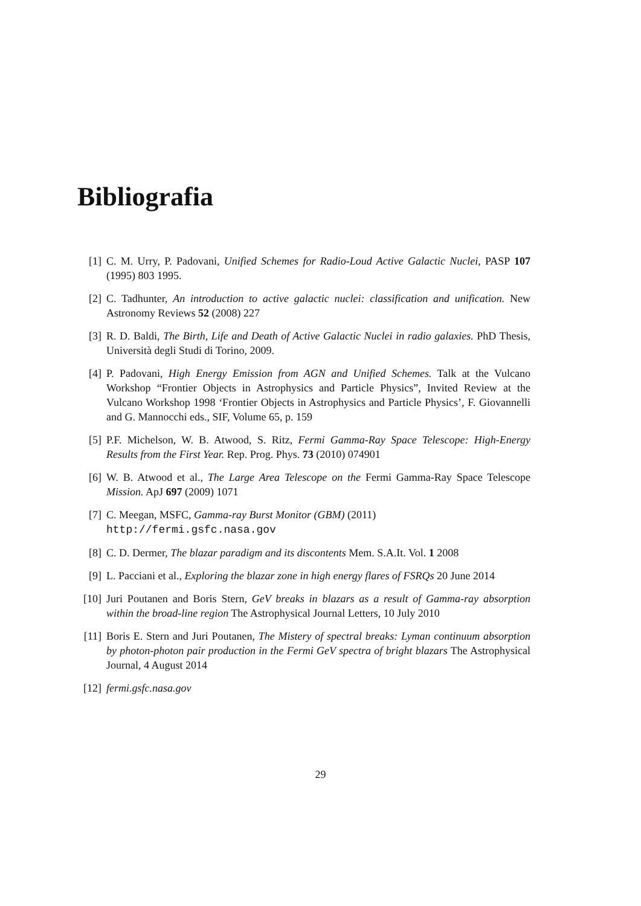Bibliografia
[1] C. M. Urry, P. Padovani, Unified Schemes for Radio-Loud Active Galactic Nuclei, PASP 107 (1995) 803 1995.
[2] C. Tadhunter, An introduction to active galactic nuclei: classification and unification. New Astronomy Reviews 52 (2008) 227
[3] R. D. Baldi, The Birth, Life and Death of Active Galactic Nuclei in radio galaxies. PhD Thesis, Università degli Studi di Torino, 2009.
[4] P. Padovani, High Energy Emission from AGN and Unified Schemes. Talk at the Vulcano Workshop “Frontier Objects in Astrophysics and Particle Physics”, Invited Review at the Vulcano Workshop 1998 ‘Frontier Objects in Astrophysics and Particle Physics’, F. Giovannelli and G. Mannocchi eds., SIF, Volume 65, p. 159
[5] P.F. Michelson, W. B. Atwood, S. Ritz, Fermi Gamma-Ray Space Telescope: High-Energy Results from the First Year. Rep. Prog. Phys. 73 (2010) 074901
[6] W. B. Atwood et al., The Large Area Telescope on the Fermi Gamma-Ray Space Telescope Mission. ApJ 697 (2009) 1071
[7] C. Meegan, MSFC, Gamma-ray Burst Monitor (GBM) (2011)
http://fermi.gsfc.nasa.gov
[8] C. D. Dermer, The blazar paradigm and its discontents Mem. S.A.It. Vol. 1 2008
[9] L. Pacciani et al., Exploring the blazar zone in high energy flares of FSRQs 20 June 2014
[10]
Juri Poutanen and Boris Stern, GeV breaks in blazars as a result of Gamma-ray absorption within the broad-line region The Astrophysical Journal Letters, 10 July 2010
[11]
Boris E. Stern and Juri Poutanen, The Mistery of spectral breaks: Lyman continuum absorption by photon-photon pair production in the Fermi GeV spectra of bright blazars The Astrophysical Journal, 4 August 2014
[12]
fermi.gsfc.nasa.gov
29